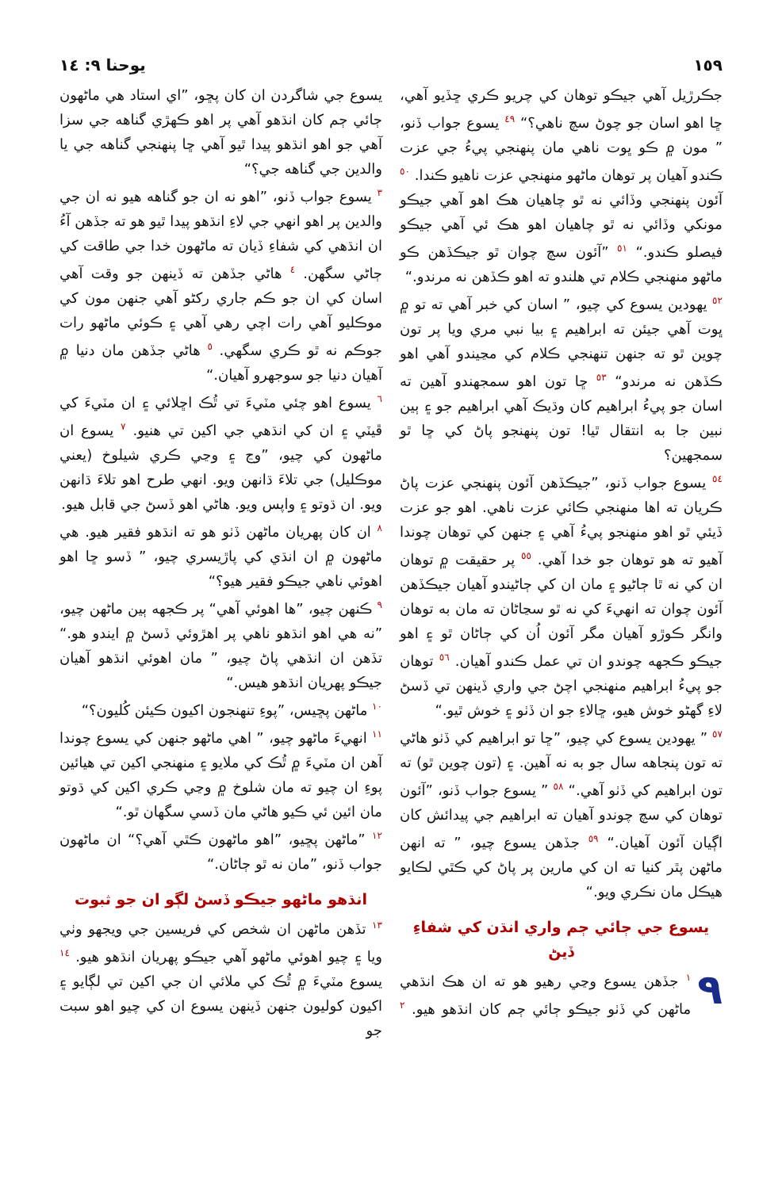١٥٩ يوحنا ٩: ١٤
جڪرڙيل آهي جيڪو توهان کي چريو ڪري ڇڏيو آهي، ڇا اهو اسان جو چوڻ سچ ناهي؟“ <sup>٤٩</sup> يسوع جواب ڏنو، ” مون ۾ ڪو ڀوت ناهي مان پنهنجي پيءُ جي عزت ڪندو آهيان پر توهان ماڻهو منهنجي عزت ناهيو ڪندا. <sup>٥٠</sup> آئون پنهنجي وڏائي نه ٿو چاهيان هڪ اهو آهي جيڪو مونکي وڏائي نه ٿو چاهيان اهو هڪ ئي آهي جيڪو فيصلو ڪندو.“ <sup>٥١</sup> ”آئون سچ چوان ٿو جيڪڏهن ڪو ماڻهو منهنجي ڪلام تي هلندو ته اهو ڪڏهن نه مرندو.“
<sup>٥٢</sup> يهودين يسوع کي چيو، ” اسان کي خبر آهي ته تو ۾ ڀوت آهي جيئن ته ابراهيم ۽ بيا نبي مري ويا پر تون چوين ٿو ته جنهن تنهنجي ڪلام کي مڃيندو آهي اهو ڪڏهن نه مرندو“ <sup>٥٣</sup> ڇا تون اهو سمجهندو آهين ته اسان جو پيءُ ابراهيم کان وڌيڪ آهي ابراهيم جو ۽ ٻين نبين جا به انتقال ٿيا! تون پنهنجو پاڻ کي ڇا ٿو سمجهين؟
<sup>٥٤</sup> يسوع جواب ڏنو، ”جيڪڏهن آئون پنهنجي عزت پاڻ ڪريان ته اها منهنجي ڪائي عزت ناهي. اهو جو عزت ڏيئي ٿو اهو منهنجو پيءُ آهي ۽ جنهن کي توهان چوندا آهيو ته هو توهان جو خدا آهي. <sup>٥٥</sup> پر حقيقت ۾ توهان ان کي نه ٿا ڄاڻيو ۽ مان ان کي ڄاڻيندو آهيان جيڪڏهن آئون چوان ته انهيءَ کي نه ٿو سڃاڻان ته مان به توهان وانگر ڪوڙو آهيان مگر آئون اُن کي ڄاڻان ٿو ۽ اهو جيڪو ڪجهه چوندو ان تي عمل ڪندو آهيان. <sup>٥٦</sup> توهان جو پيءُ ابراهيم منهنجي اچڻ جي واري ڏينهن تي ڏسڻ لاءِ گهڻو خوش هيو، ڇالاءِ جو ان ڏٺو ۽ خوش ٿيو.“
<sup>٥٧</sup> ” يهودين يسوع کي چيو، ”ڇا تو ابراهيم کي ڏٺو هاڻي ته تون پنجاهه سال جو به نه آهين. ۽ (تون چوين ٿو) ته تون ابراهيم کي ڏٺو آهي.“ <sup>٥٨</sup> ” يسوع جواب ڏنو، ”آئون توهان کي سچ چوندو آهيان ته ابراهيم جي پيدائش کان اڳيان آئون آهيان.“ <sup>٥٩</sup> جڏهن يسوع چيو، ” ته انهن ماڻهن پٿر کنيا ته ان کي مارين پر پاڻ کي ڪٿي لڪايو هيڪل مان نڪري ويو.“
يسوع جي ڄائي ڄم واري انڌن کي شفاءِ ڏيڻ
٩<sup>١</sup> جڏهن يسوع وڃي رهيو هو ته ان هڪ انڌهي ماڻهن کي ڏٺو جيڪو ڄائي ڄم کان انڌهو هيو. <sup>٢</sup> يسوع جي شاگردن ان کان پڇو، ”اي استاد هي ماڻهون ڄائي ڄم کان انڌهو آهي پر اهو ڪهڙي گناهه جي سزا آهي جو اهو انڌهو پيدا ٿيو آهي ڇا پنهنجي گناهه جي يا والدين جي گناهه جي؟“
<sup>٣</sup> يسوع جواب ڏنو، ”اهو نه ان جو گناهه هيو نه ان جي والدين پر اهو انهي جي لاءِ انڌهو پيدا ٿيو هو ته جڏهن آءُ ان انڌهي کي شفاءِ ڏيان ته ماڻهون خدا جي طاقت کي ڄاڻي سگهن. <sup>٤</sup> هاڻي جڏهن ته ڏينهن جو وقت آهي اسان کي ان جو ڪم جاري رکڻو آهي جنهن مون کي موڪليو آهي رات اچي رهي آهي ۽ ڪوئي ماڻهو رات جوڪم نه ٿو ڪري سگهي. <sup>٥</sup> هاڻي جڏهن مان دنيا ۾ آهيان دنيا جو سوجهرو آهيان.“
<sup>٦</sup> يسوع اهو چئي مٽيءَ تي ٿُڪ اڇلائي ۽ ان مٽيءَ کي ڦيٽي ۽ ان کي انڌهي جي اکين تي هنيو. <sup>٧</sup> يسوع ان ماڻهون کي چيو، ”وڃ ۽ وڃي ڪري شيلوخ (يعني موڪليل) جي تلاءَ ڌانهن ويو. انهي طرح اهو تلاءَ ڌانهن ويو. ان ڌوتو ۽ واپس ويو. هاڻي اهو ڏسڻ جي قابل هيو.
<sup>٨</sup> ان کان پهريان ماڻهن ڏٺو هو ته انڌهو فقير هيو. هي ماڻهون ۾ ان انڌي کي پاڙيسري چيو، ” ڏسو ڇا اهو اهوئي ناهي جيڪو فقير هيو؟“
<sup>٩</sup> ڪنهن چيو، ”ها اهوئي آهي“ پر ڪجهه ٻين ماڻهن چيو، ”نه هي اهو انڌهو ناهي پر اهڙوئي ڏسڻ ۾ ايندو هو.“ تڏهن ان انڌهي پاڻ چيو، ” مان اهوئي انڌهو آهيان جيڪو پهريان انڌهو هيس.“
<sup>١٠</sup> ماڻهن پڇيس، ”پوءِ تنهنجون اکيون ڪيئن کُليون؟“
<sup>١١</sup> انهيءَ ماڻهو چيو، ” اهي ماڻهو جنهن کي يسوع چوندا آهن ان مٽيءَ ۾ ٿُڪ کي ملايو ۽ منهنجي اکين تي هيائين پوءِ ان چيو ته مان شلوخ ۾ وڃي ڪري اکين کي ڌوتو مان ائين ئي ڪيو هاڻي مان ڏسي سگهان ٿو.“
<sup>١٢</sup> ”ماڻهن پڇيو، ”اهو ماڻهون ڪٿي آهي؟“ ان ماڻهون جواب ڏنو، ”مان نه ٿو ڄاڻان.“
انڌهو ماڻهو جيڪو ڏسڻ لڳو ان جو ثبوت
<sup>١٣</sup> تڏهن ماڻهن ان شخص کي فريسين جي ويجهو وٺي ويا ۽ چيو اهوئي ماڻهو آهي جيڪو پهريان انڌهو هيو. <sup>١٤</sup> يسوع مٽيءَ ۾ ٿُڪ کي ملائي ان جي اکين تي لڳايو ۽ اکيون کوليون جنهن ڏينهن يسوع ان کي چيو اهو سبت جو